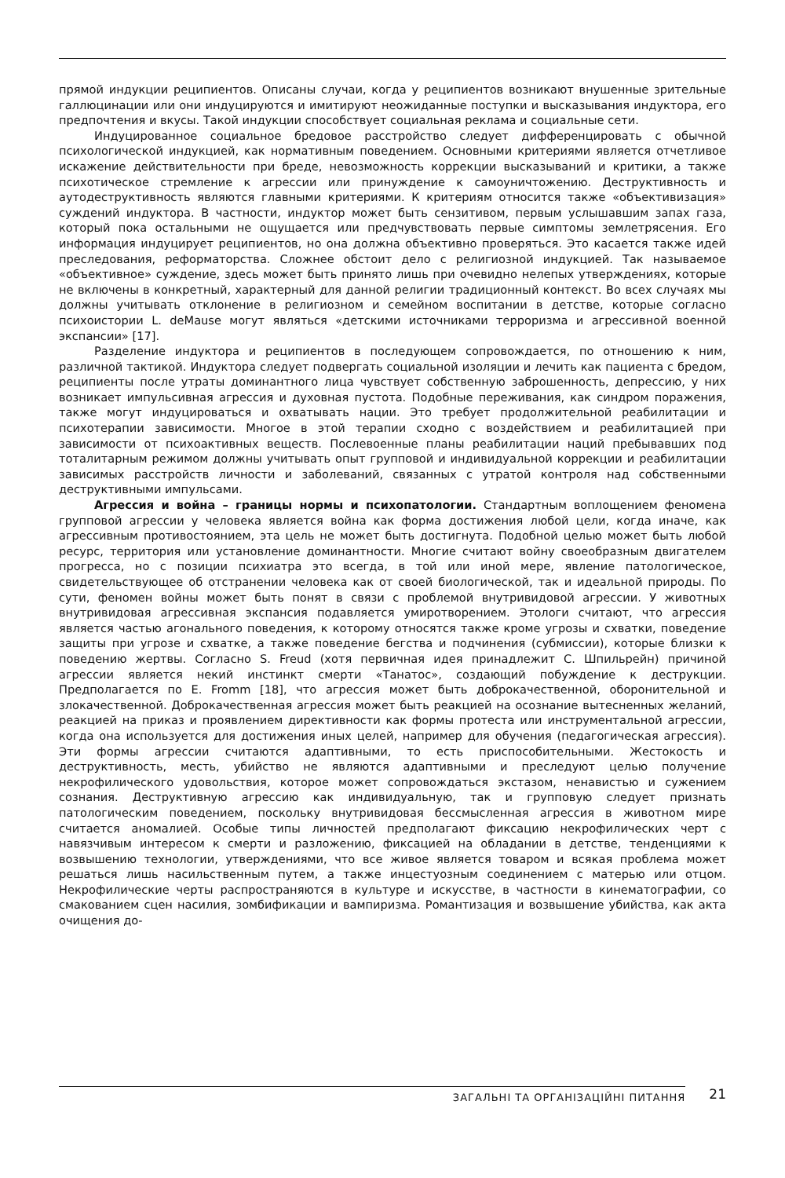прямой индукции реципиентов. Описаны случаи, когда у реципиентов возникают внушенные зрительные галлюцинации или они индуцируются и имитируют неожиданные поступки и высказывания индуктора, его предпочтения и вкусы. Такой индукции способствует социальная реклама и социальные сети.
Индуцированное социальное бредовое расстройство следует дифференцировать с обычной психологической индукцией, как нормативным поведением. Основными критериями является отчетливое искажение действительности при бреде, невозможность коррекции высказываний и критики, а также психотическое стремление к агрессии или принуждение к самоуничтожению. Деструктивность и аутодеструктивность являются главными критериями. К критериям относится также «объективизация» суждений индуктора. В частности, индуктор может быть сензитивом, первым услышавшим запах газа, который пока остальными не ощущается или предчувствовать первые симптомы землетрясения. Его информация индуцирует реципиентов, но она должна объективно проверяться. Это касается также идей преследования, реформаторства. Сложнее обстоит дело с религиозной индукцией. Так называемое «объективное» суждение, здесь может быть принято лишь при очевидно нелепых утверждениях, которые не включены в конкретный, характерный для данной религии традиционный контекст. Во всех случаях мы должны учитывать отклонение в религиозном и семейном воспитании в детстве, которые согласно психоистории L. deMause могут являться «детскими источниками терроризма и агрессивной военной экспансии» [17].
Разделение индуктора и реципиентов в последующем сопровождается, по отношению к ним, различной тактикой. Индуктора следует подвергать социальной изоляции и лечить как пациента с бредом, реципиенты после утраты доминантного лица чувствует собственную заброшенность, депрессию, у них возникает импульсивная агрессия и духовная пустота. Подобные переживания, как синдром поражения, также могут индуцироваться и охватывать нации. Это требует продолжительной реабилитации и психотерапии зависимости. Многое в этой терапии сходно с воздействием и реабилитацией при зависимости от психоактивных веществ. Послевоенные планы реабилитации наций пребывавших под тоталитарным режимом должны учитывать опыт групповой и индивидуальной коррекции и реабилитации зависимых расстройств личности и заболеваний, связанных с утратой контроля над собственными деструктивными импульсами.
Агрессия и война – границы нормы и психопатологии. Стандартным воплощением феномена групповой агрессии у человека является война как форма достижения любой цели, когда иначе, как агрессивным противостоянием, эта цель не может быть достигнута. Подобной целью может быть любой ресурс, территория или установление доминантности. Многие считают войну своеобразным двигателем прогресса, но с позиции психиатра это всегда, в той или иной мере, явление патологическое, свидетельствующее об отстранении человека как от своей биологической, так и идеальной природы. По сути, феномен войны может быть понят в связи с проблемой внутривидовой агрессии. У животных внутривидовая агрессивная экспансия подавляется умиротворением. Этологи считают, что агрессия является частью агонального поведения, к которому относятся также кроме угрозы и схватки, поведение защиты при угрозе и схватке, а также поведение бегства и подчинения (субмиссии), которые близки к поведению жертвы. Согласно S. Freud (хотя первичная идея принадлежит С. Шпильрейн) причиной агрессии является некий инстинкт смерти «Танатос», создающий побуждение к деструкции. Предполагается по E. Fromm [18], что агрессия может быть доброкачественной, оборонительной и злокачественной. Доброкачественная агрессия может быть реакцией на осознание вытесненных желаний, реакцией на приказ и проявлением директивности как формы протеста или инструментальной агрессии, когда она используется для достижения иных целей, например для обучения (педагогическая агрессия). Эти формы агрессии считаются адаптивными, то есть приспособительными. Жестокость и деструктивность, месть, убийство не являются адаптивными и преследуют целью получение некрофилического удовольствия, которое может сопровождаться экстазом, ненавистью и сужением сознания. Деструктивную агрессию как индивидуальную, так и групповую следует признать патологическим поведением, поскольку внутривидовая бессмысленная агрессия в животном мире считается аномалией. Особые типы личностей предполагают фиксацию некрофилических черт с навязчивым интересом к смерти и разложению, фиксацией на обладании в детстве, тенденциями к возвышению технологии, утверждениями, что все живое является товаром и всякая проблема может решаться лишь насильственным путем, а также инцестуозным соединением с матерью или отцом. Некрофилические черты распространяются в культуре и искусстве, в частности в кинематографии, со смакованием сцен насилия, зомбификации и вампиризма. Романтизация и возвышение убийства, как акта очищения до-
ЗАГАЛЬНІ ТА ОРГАНІЗАЦІЙНІ ПИТАННЯ
21